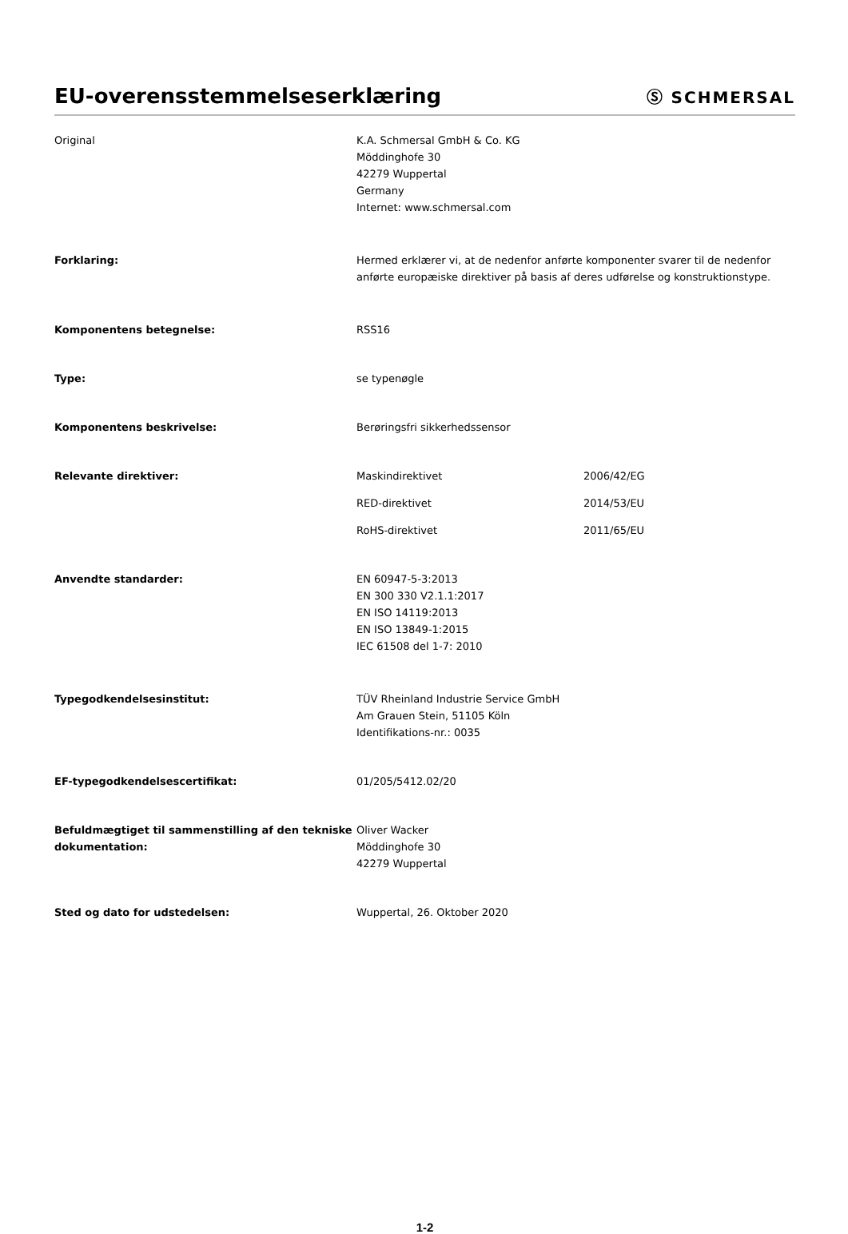EU-overensstemmelseserklæring
Ⓢ SCHMERSAL
Original K.A. Schmersal GmbH & Co. KG
Möddinghofe 30
42279 Wuppertal
Germany
Internet: www.schmersal.com
Forklaring: Hermed erklærer vi, at de nedenfor anførte komponenter svarer til de nedenfor anførte europæiske direktiver på basis af deres udførelse og konstruktionstype.
Komponentens betegnelse: RSS16
Type: se typenøgle
Komponentens beskrivelse: Berøringsfri sikkerhedssensor
Relevante direktiver: Maskindirektivet 2006/42/EG
RED-direktivet 2014/53/EU
RoHS-direktivet 2011/65/EU
Anvendte standarder: EN 60947-5-3:2013
EN 300 330 V2.1.1:2017
EN ISO 14119:2013
EN ISO 13849-1:2015
IEC 61508 del 1-7: 2010
Typegodkendelsesinstitut: TÜV Rheinland Industrie Service GmbH
Am Grauen Stein, 51105 Köln
Identifikations-nr.: 0035
EF-typegodkendelsescertifikat: 01/205/5412.02/20
Befuldmægtiget til sammenstilling af den tekniske dokumentation:
Oliver Wacker
Möddinghofe 30
42279 Wuppertal
Sted og dato for udstedelsen: Wuppertal, 26. Oktober 2020
1-2